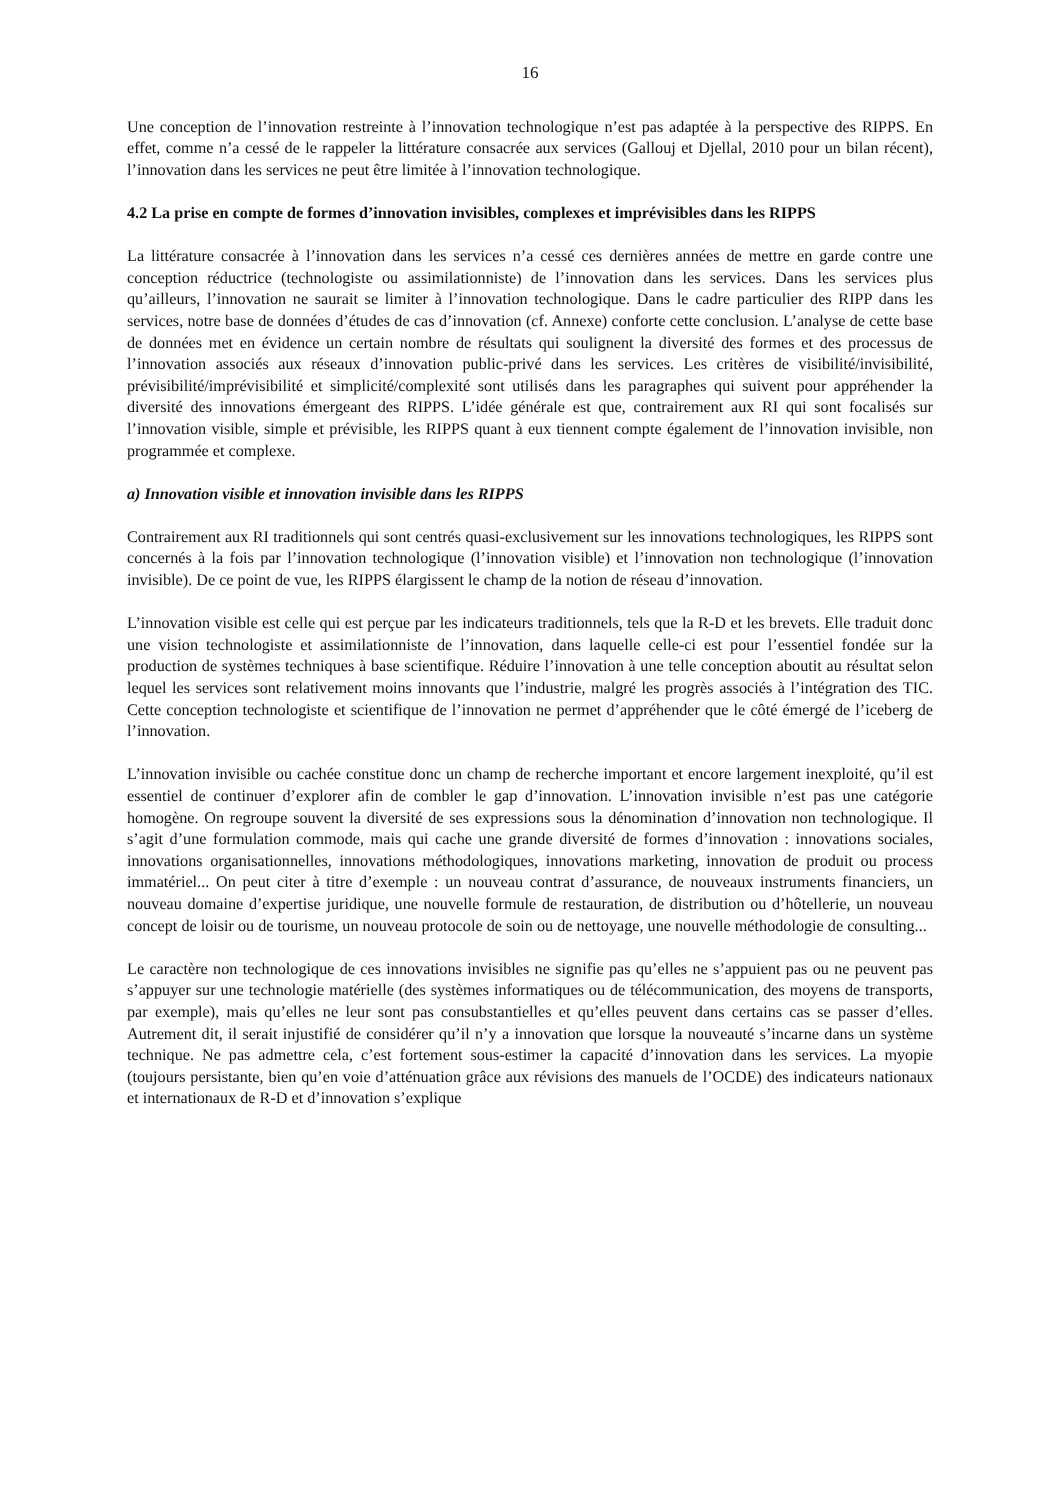16
Une conception de l’innovation restreinte à l’innovation technologique n’est pas adaptée à la perspective des RIPPS. En effet, comme n’a cessé de le rappeler la littérature consacrée aux services (Gallouj et Djellal, 2010 pour un bilan récent), l’innovation dans les services ne peut être limitée à l’innovation technologique.
4.2 La prise en compte de formes d’innovation invisibles, complexes et imprévisibles dans les RIPPS
La littérature consacrée à l’innovation dans les services n’a cessé ces dernières années de mettre en garde contre une conception réductrice (technologiste ou assimilationniste) de l’innovation dans les services. Dans les services plus qu’ailleurs, l’innovation ne saurait se limiter à l’innovation technologique. Dans le cadre particulier des RIPP dans les services, notre base de données d’études de cas d’innovation (cf. Annexe) conforte cette conclusion. L’analyse de cette base de données met en évidence un certain nombre de résultats qui soulignent la diversité des formes et des processus de l’innovation associés aux réseaux d’innovation public-privé dans les services. Les critères de visibilité/invisibilité, prévisibilité/imprévisibilité et simplicité/complexité sont utilisés dans les paragraphes qui suivent pour appréhender la diversité des innovations émergeant des RIPPS. L’idée générale est que, contrairement aux RI qui sont focalisés sur l’innovation visible, simple et prévisible, les RIPPS quant à eux tiennent compte également de l’innovation invisible, non programmée et complexe.
a) Innovation visible et innovation invisible dans les RIPPS
Contrairement aux RI traditionnels qui sont centrés quasi-exclusivement sur les innovations technologiques, les RIPPS sont concernés à la fois par l’innovation technologique (l’innovation visible) et l’innovation non technologique (l’innovation invisible). De ce point de vue, les RIPPS élargissent le champ de la notion de réseau d’innovation.
L’innovation visible est celle qui est perçue par les indicateurs traditionnels, tels que la R-D et les brevets. Elle traduit donc une vision technologiste et assimilationniste de l’innovation, dans laquelle celle-ci est pour l’essentiel fondée sur la production de systèmes techniques à base scientifique. Réduire l’innovation à une telle conception aboutit au résultat selon lequel les services sont relativement moins innovants que l’industrie, malgré les progrès associés à l’intégration des TIC. Cette conception technologiste et scientifique de l’innovation ne permet d’appréhender que le côté émergé de l’iceberg de l’innovation.
L’innovation invisible ou cachée constitue donc un champ de recherche important et encore largement inexploité, qu’il est essentiel de continuer d’explorer afin de combler le gap d’innovation. L’innovation invisible n’est pas une catégorie homogène. On regroupe souvent la diversité de ses expressions sous la dénomination d’innovation non technologique. Il s’agit d’une formulation commode, mais qui cache une grande diversité de formes d’innovation : innovations sociales, innovations organisationnelles, innovations méthodologiques, innovations marketing, innovation de produit ou process immatériel... On peut citer à titre d’exemple : un nouveau contrat d’assurance, de nouveaux instruments financiers, un nouveau domaine d’expertise juridique, une nouvelle formule de restauration, de distribution ou d’hôtellerie, un nouveau concept de loisir ou de tourisme, un nouveau protocole de soin ou de nettoyage, une nouvelle méthodologie de consulting...
Le caractère non technologique de ces innovations invisibles ne signifie pas qu’elles ne s’appuient pas ou ne peuvent pas s’appuyer sur une technologie matérielle (des systèmes informatiques ou de télécommunication, des moyens de transports, par exemple), mais qu’elles ne leur sont pas consubstantielles et qu’elles peuvent dans certains cas se passer d’elles. Autrement dit, il serait injustifié de considérer qu’il n’y a innovation que lorsque la nouveauté s’incarne dans un système technique. Ne pas admettre cela, c’est fortement sous-estimer la capacité d’innovation dans les services. La myopie (toujours persistante, bien qu’en voie d’atténuation grâce aux révisions des manuels de l’OCDE) des indicateurs nationaux et internationaux de R-D et d’innovation s’explique